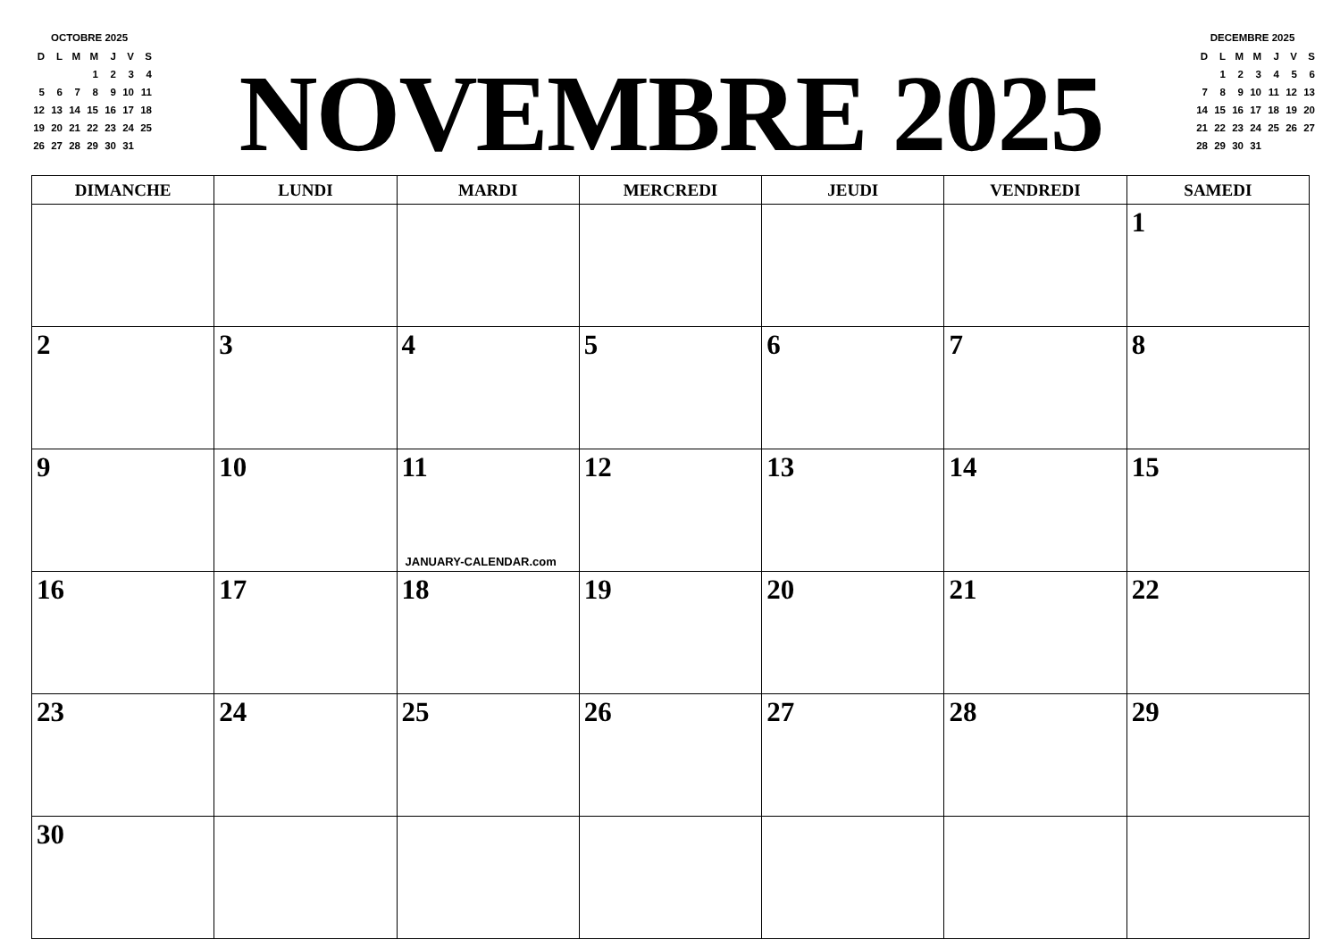OCTOBRE 2025
| D | L | M | M | J | V | S |
| | | | 1 | 2 | 3 | 4 |
| 5 | 6 | 7 | 8 | 9 | 10 | 11 |
| 12 | 13 | 14 | 15 | 16 | 17 | 18 |
| 19 | 20 | 21 | 22 | 23 | 24 | 25 |
| 26 | 27 | 28 | 29 | 30 | 31 | |
NOVEMBRE 2025
DECEMBRE 2025
| D | L | M | M | J | V | S |
| | 1 | 2 | 3 | 4 | 5 | 6 |
| 7 | 8 | 9 | 10 | 11 | 12 | 13 |
| 14 | 15 | 16 | 17 | 18 | 19 | 20 |
| 21 | 22 | 23 | 24 | 25 | 26 | 27 |
| 28 | 29 | 30 | 31 | | | |
| DIMANCHE | LUNDI | MARDI | MERCREDI | JEUDI | VENDREDI | SAMEDI |
| --- | --- | --- | --- | --- | --- | --- |
| | | | | | | 1 |
| 2 | 3 | 4 | 5 | 6 | 7 | 8 |
| 9 | 10 | 11 JANUARY-CALENDAR.com | 12 | 13 | 14 | 15 |
| 16 | 17 | 18 | 19 | 20 | 21 | 22 |
| 23 | 24 | 25 | 26 | 27 | 28 | 29 |
| 30 | | | | | | |